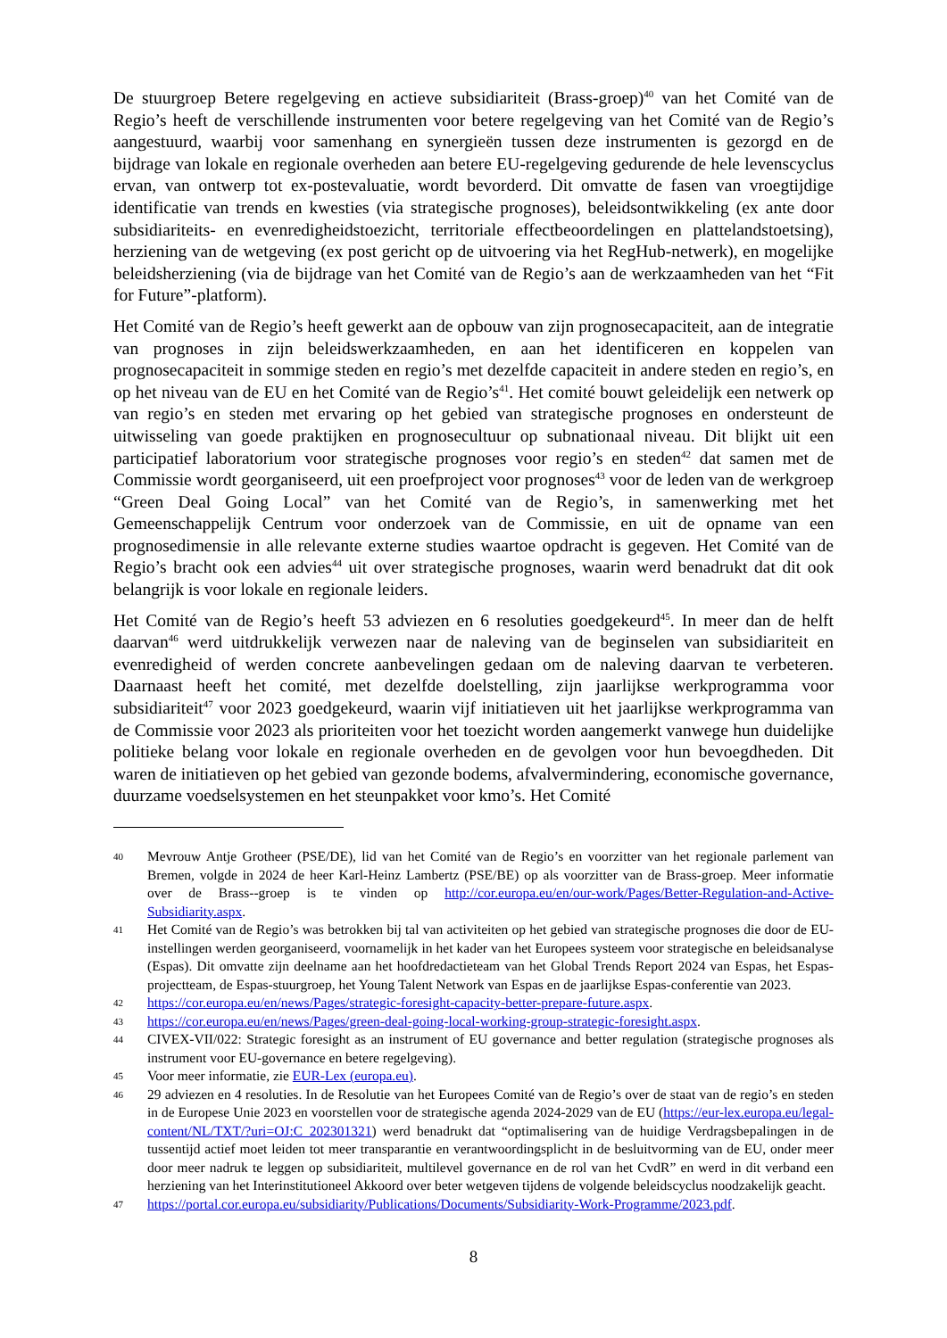De stuurgroep Betere regelgeving en actieve subsidiariteit (Brass-groep)<sup>40</sup> van het Comité van de Regio’s heeft de verschillende instrumenten voor betere regelgeving van het Comité van de Regio’s aangestuurd, waarbij voor samenhang en synergieën tussen deze instrumenten is gezorgd en de bijdrage van lokale en regionale overheden aan betere EU-regelgeving gedurende de hele levenscyclus ervan, van ontwerp tot ex-postevaluatie, wordt bevorderd. Dit omvatte de fasen van vroegtijdige identificatie van trends en kwesties (via strategische prognoses), beleidsontwikkeling (ex ante door subsidiariteits- en evenredigheidstoezicht, territoriale effectbeoordelingen en plattelandstoetsing), herziening van de wetgeving (ex post gericht op de uitvoering via het RegHub-netwerk), en mogelijke beleidsherziening (via de bijdrage van het Comité van de Regio’s aan de werkzaamheden van het “Fit for Future”-platform).
Het Comité van de Regio’s heeft gewerkt aan de opbouw van zijn prognosecapaciteit, aan de integratie van prognoses in zijn beleidswerkzaamheden, en aan het identificeren en koppelen van prognosecapaciteit in sommige steden en regio’s met dezelfde capaciteit in andere steden en regio’s, en op het niveau van de EU en het Comité van de Regio’s<sup>41</sup>. Het comité bouwt geleidelijk een netwerk op van regio’s en steden met ervaring op het gebied van strategische prognoses en ondersteunt de uitwisseling van goede praktijken en prognosecultuur op subnationaal niveau. Dit blijkt uit een participatief laboratorium voor strategische prognoses voor regio’s en steden<sup>42</sup> dat samen met de Commissie wordt georganiseerd, uit een proefproject voor prognoses<sup>43</sup> voor de leden van de werkgroep “Green Deal Going Local” van het Comité van de Regio’s, in samenwerking met het Gemeenschappelijk Centrum voor onderzoek van de Commissie, en uit de opname van een prognosedimensie in alle relevante externe studies waartoe opdracht is gegeven. Het Comité van de Regio’s bracht ook een advies<sup>44</sup> uit over strategische prognoses, waarin werd benadrukt dat dit ook belangrijk is voor lokale en regionale leiders.
Het Comité van de Regio’s heeft 53 adviezen en 6 resoluties goedgekeurd<sup>45</sup>. In meer dan de helft daarvan<sup>46</sup> werd uitdrukkelijk verwezen naar de naleving van de beginselen van subsidiariteit en evenredigheid of werden concrete aanbevelingen gedaan om de naleving daarvan te verbeteren. Daarnaast heeft het comité, met dezelfde doelstelling, zijn jaarlijkse werkprogramma voor subsidiariteit<sup>47</sup> voor 2023 goedgekeurd, waarin vijf initiatieven uit het jaarlijkse werkprogramma van de Commissie voor 2023 als prioriteiten voor het toezicht worden aangemerkt vanwege hun duidelijke politieke belang voor lokale en regionale overheden en de gevolgen voor hun bevoegdheden. Dit waren de initiatieven op het gebied van gezonde bodems, afvalvermindering, economische governance, duurzame voedselsystemen en het steunpakket voor kmo’s. Het Comité
40 Mevrouw Antje Grotheer (PSE/DE), lid van het Comité van de Regio’s en voorzitter van het regionale parlement van Bremen, volgde in 2024 de heer Karl-Heinz Lambertz (PSE/BE) op als voorzitter van de Brass-groep. Meer informatie over de Brass--groep is te vinden op http://cor.europa.eu/en/our-work/Pages/Better-Regulation-and-Active-Subsidiarity.aspx.
41 Het Comité van de Regio’s was betrokken bij tal van activiteiten op het gebied van strategische prognoses die door de EU-instellingen werden georganiseerd, voornamelijk in het kader van het Europees systeem voor strategische en beleidsanalyse (Espas). Dit omvatte zijn deelname aan het hoofdredactieteam van het Global Trends Report 2024 van Espas, het Espas-projectteam, de Espas-stuurgroep, het Young Talent Network van Espas en de jaarlijkse Espas-conferentie van 2023.
42 https://cor.europa.eu/en/news/Pages/strategic-foresight-capacity-better-prepare-future.aspx.
43 https://cor.europa.eu/en/news/Pages/green-deal-going-local-working-group-strategic-foresight.aspx.
44 CIVEX-VII/022: Strategic foresight as an instrument of EU governance and better regulation (strategische prognoses als instrument voor EU-governance en betere regelgeving).
45 Voor meer informatie, zie EUR-Lex (europa.eu).
46 29 adviezen en 4 resoluties. In de Resolutie van het Europees Comité van de Regio’s over de staat van de regio’s en steden in de Europese Unie 2023 en voorstellen voor de strategische agenda 2024-2029 van de EU (https://eur-lex.europa.eu/legal-content/NL/TXT/?uri=OJ:C_202301321) werd benadrukt dat “optimalisering van de huidige Verdragsbepalingen in de tussentijd actief moet leiden tot meer transparantie en verantwoordingsplicht in de besluitvorming van de EU, onder meer door meer nadruk te leggen op subsidiariteit, multilevel governance en de rol van het CvdR” en werd in dit verband een herziening van het Interinstitutioneel Akkoord over beter wetgeven tijdens de volgende beleidscyclus noodzakelijk geacht.
47 https://portal.cor.europa.eu/subsidiarity/Publications/Documents/Subsidiarity-Work-Programme/2023.pdf.
8